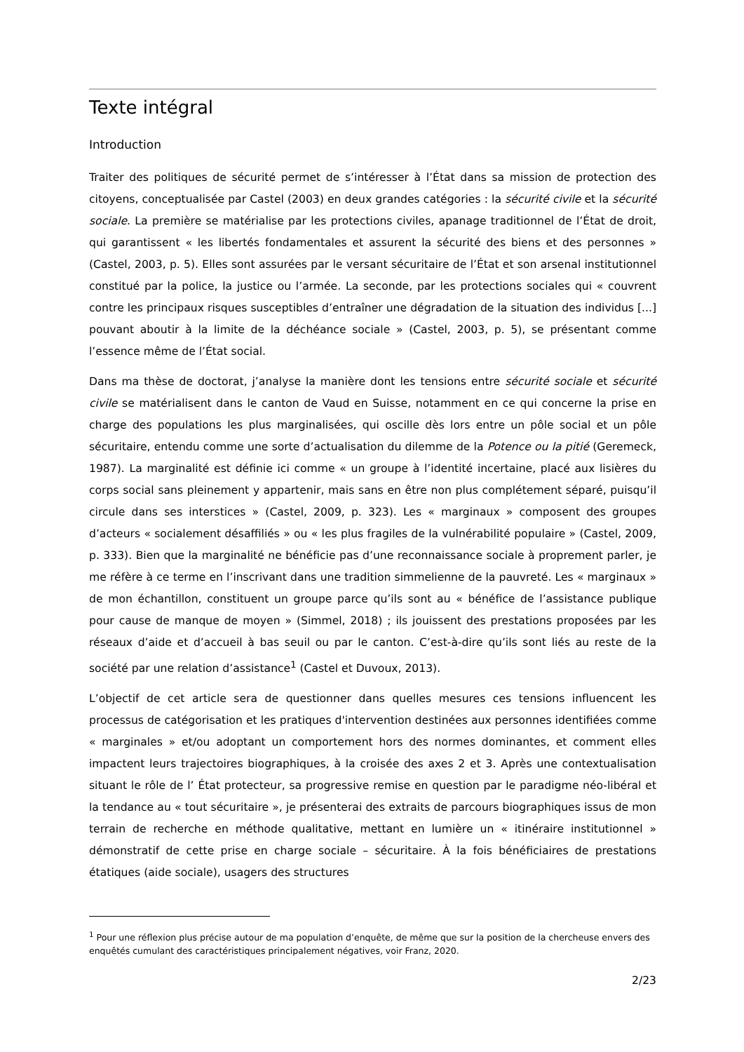Texte intégral
Introduction
Traiter des politiques de sécurité permet de s’intéresser à l’État dans sa mission de protection des citoyens, conceptualisée par Castel (2003) en deux grandes catégories : la sécurité civile et la sécurité sociale. La première se matérialise par les protections civiles, apanage traditionnel de l’État de droit, qui garantissent « les libertés fondamentales et assurent la sécurité des biens et des personnes » (Castel, 2003, p. 5). Elles sont assurées par le versant sécuritaire de l’État et son arsenal institutionnel constitué par la police, la justice ou l’armée. La seconde, par les protections sociales qui « couvrent contre les principaux risques susceptibles d’entraîner une dégradation de la situation des individus [...] pouvant aboutir à la limite de la déchéance sociale » (Castel, 2003, p. 5), se présentant comme l’essence même de l’État social.
Dans ma thèse de doctorat, j’analyse la manière dont les tensions entre sécurité sociale et sécurité civile se matérialisent dans le canton de Vaud en Suisse, notamment en ce qui concerne la prise en charge des populations les plus marginalisées, qui oscille dès lors entre un pôle social et un pôle sécuritaire, entendu comme une sorte d’actualisation du dilemme de la Potence ou la pitié (Geremeck, 1987). La marginalité est définie ici comme « un groupe à l’identité incertaine, placé aux lisières du corps social sans pleinement y appartenir, mais sans en être non plus complétement séparé, puisqu’il circule dans ses interstices » (Castel, 2009, p. 323). Les « marginaux » composent des groupes d’acteurs « socialement désaffiliés » ou « les plus fragiles de la vulnérabilité populaire » (Castel, 2009, p. 333). Bien que la marginalité ne bénéficie pas d’une reconnaissance sociale à proprement parler, je me réfère à ce terme en l’inscrivant dans une tradition simmelienne de la pauvreté. Les « marginaux » de mon échantillon, constituent un groupe parce qu’ils sont au « bénéfice de l’assistance publique pour cause de manque de moyen » (Simmel, 2018) ; ils jouissent des prestations proposées par les réseaux d’aide et d’accueil à bas seuil ou par le canton. C’est-à-dire qu’ils sont liés au reste de la société par une relation d’assistance<sup>1</sup> (Castel et Duvoux, 2013).
L’objectif de cet article sera de questionner dans quelles mesures ces tensions influencent les processus de catégorisation et les pratiques d'intervention destinées aux personnes identifiées comme « marginales » et/ou adoptant un comportement hors des normes dominantes, et comment elles impactent leurs trajectoires biographiques, à la croisée des axes 2 et 3. Après une contextualisation situant le rôle de l’ État protecteur, sa progressive remise en question par le paradigme néo-libéral et la tendance au « tout sécuritaire », je présenterai des extraits de parcours biographiques issus de mon terrain de recherche en méthode qualitative, mettant en lumière un « itinéraire institutionnel » démonstratif de cette prise en charge sociale – sécuritaire. À la fois bénéficiaires de prestations étatiques (aide sociale), usagers des structures
<sup>1</sup> Pour une réflexion plus précise autour de ma population d’enquête, de même que sur la position de la chercheuse envers des enquêtés cumulant des caractéristiques principalement négatives, voir Franz, 2020.
2/23